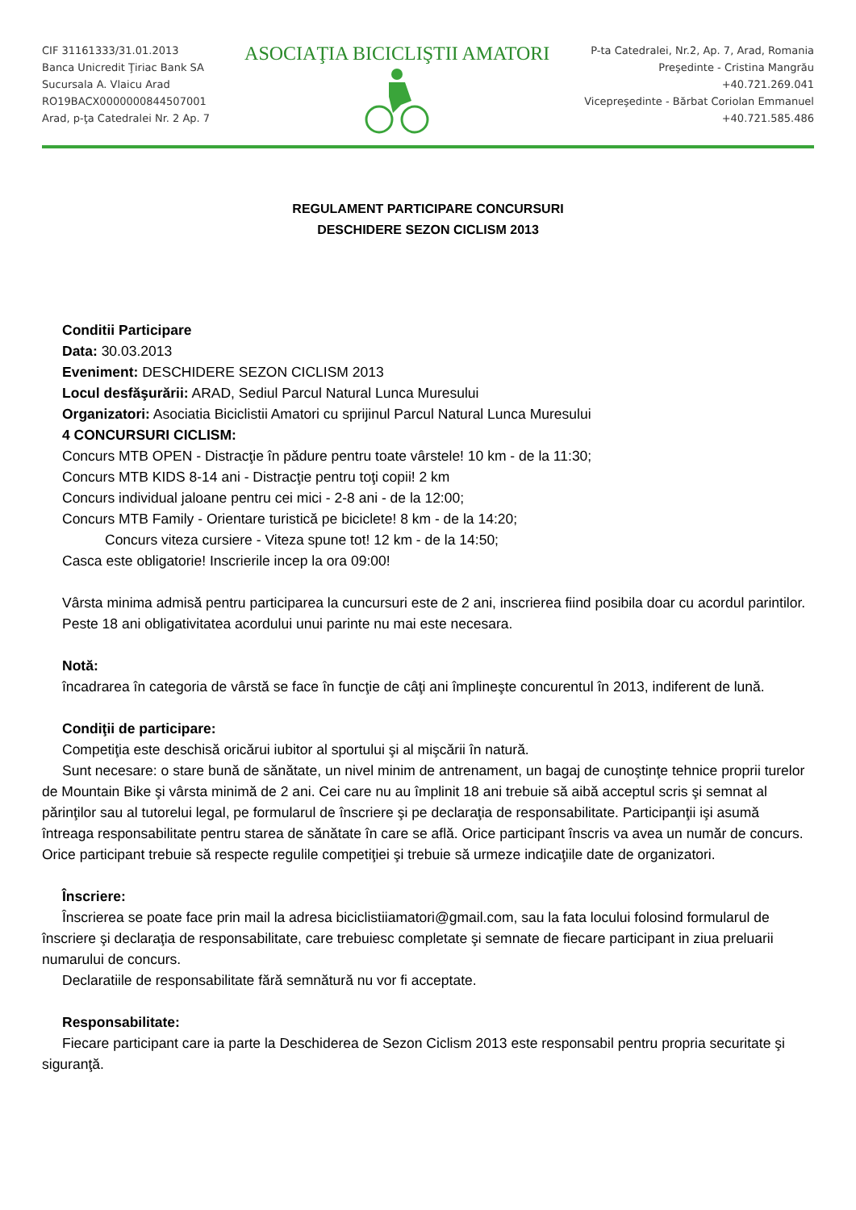CIF 31161333/31.01.2013
Banca Unicredit Ţiriac Bank SA
Sucursala A. Vlaicu Arad
RO19BACX0000000844507001
Arad, p-ţa Catedralei Nr. 2 Ap. 7
ASOCIAŢIA BICICLIŞTII AMATORI
P-ta Catedralei, Nr.2, Ap. 7, Arad, Romania
Preşedinte - Cristina Mangrău
+40.721.269.041
Vicepreşedinte - Bărbat Coriolan Emmanuel
+40.721.585.486
REGULAMENT PARTICIPARE CONCURSURI
DESCHIDERE SEZON CICLISM 2013
Conditii Participare
Data: 30.03.2013
Eveniment: DESCHIDERE SEZON CICLISM 2013
Locul desfăşurării: ARAD, Sediul Parcul Natural Lunca Muresului
Organizatori: Asociatia Biciclistii Amatori cu sprijinul Parcul Natural Lunca Muresului
4 CONCURSURI CICLISM:
Concurs MTB OPEN - Distracţie în pădure pentru toate vârstele! 10 km - de la 11:30;
Concurs MTB KIDS 8-14 ani - Distracţie pentru toţi copii! 2 km
Concurs individual jaloane pentru cei mici - 2-8 ani - de la 12:00;
Concurs MTB Family - Orientare turistică pe biciclete! 8 km - de la 14:20;
Concurs viteza cursiere - Viteza spune tot! 12 km - de la 14:50;
Casca este obligatorie! Inscrierile incep la ora 09:00!
Vârsta minima admisă pentru participarea la cuncursuri este de 2 ani, inscrierea fiind posibila doar cu acordul parintilor.
Peste 18 ani obligativitatea acordului unui parinte nu mai este necesara.
Notă:
încadrarea în categoria de vârstă se face în funcţie de câţi ani împlineşte concurentul în 2013, indiferent de lună.
Condiţii de participare:
Competiţia este deschisă oricărui iubitor al sportului şi al mişcării în natură.
Sunt necesare: o stare bună de sănătate, un nivel minim de antrenament, un bagaj de cunoştinţe tehnice proprii turelor de Mountain Bike şi vârsta minimă de 2 ani. Cei care nu au împlinit 18 ani trebuie să aibă acceptul scris şi semnat al părinţilor sau al tutorelui legal, pe formularul de înscriere şi pe declaraţia de responsabilitate. Participanţii işi asumă întreaga responsabilitate pentru starea de sănătate în care se află. Orice participant înscris va avea un număr de concurs. Orice participant trebuie să respecte regulile competiţiei şi trebuie să urmeze indicaţiile date de organizatori.
Înscriere:
Înscrierea se poate face prin mail la adresa biciclistiiamatori@gmail.com, sau la fata locului folosind formularul de înscriere şi declaraţia de responsabilitate, care trebuiesc completate şi semnate de fiecare participant in ziua preluarii numarului de concurs.
Declaratiile de responsabilitate fără semnătură nu vor fi acceptate.
Responsabilitate:
Fiecare participant care ia parte la Deschiderea de Sezon Ciclism 2013 este responsabil pentru propria securitate şi siguranţă.